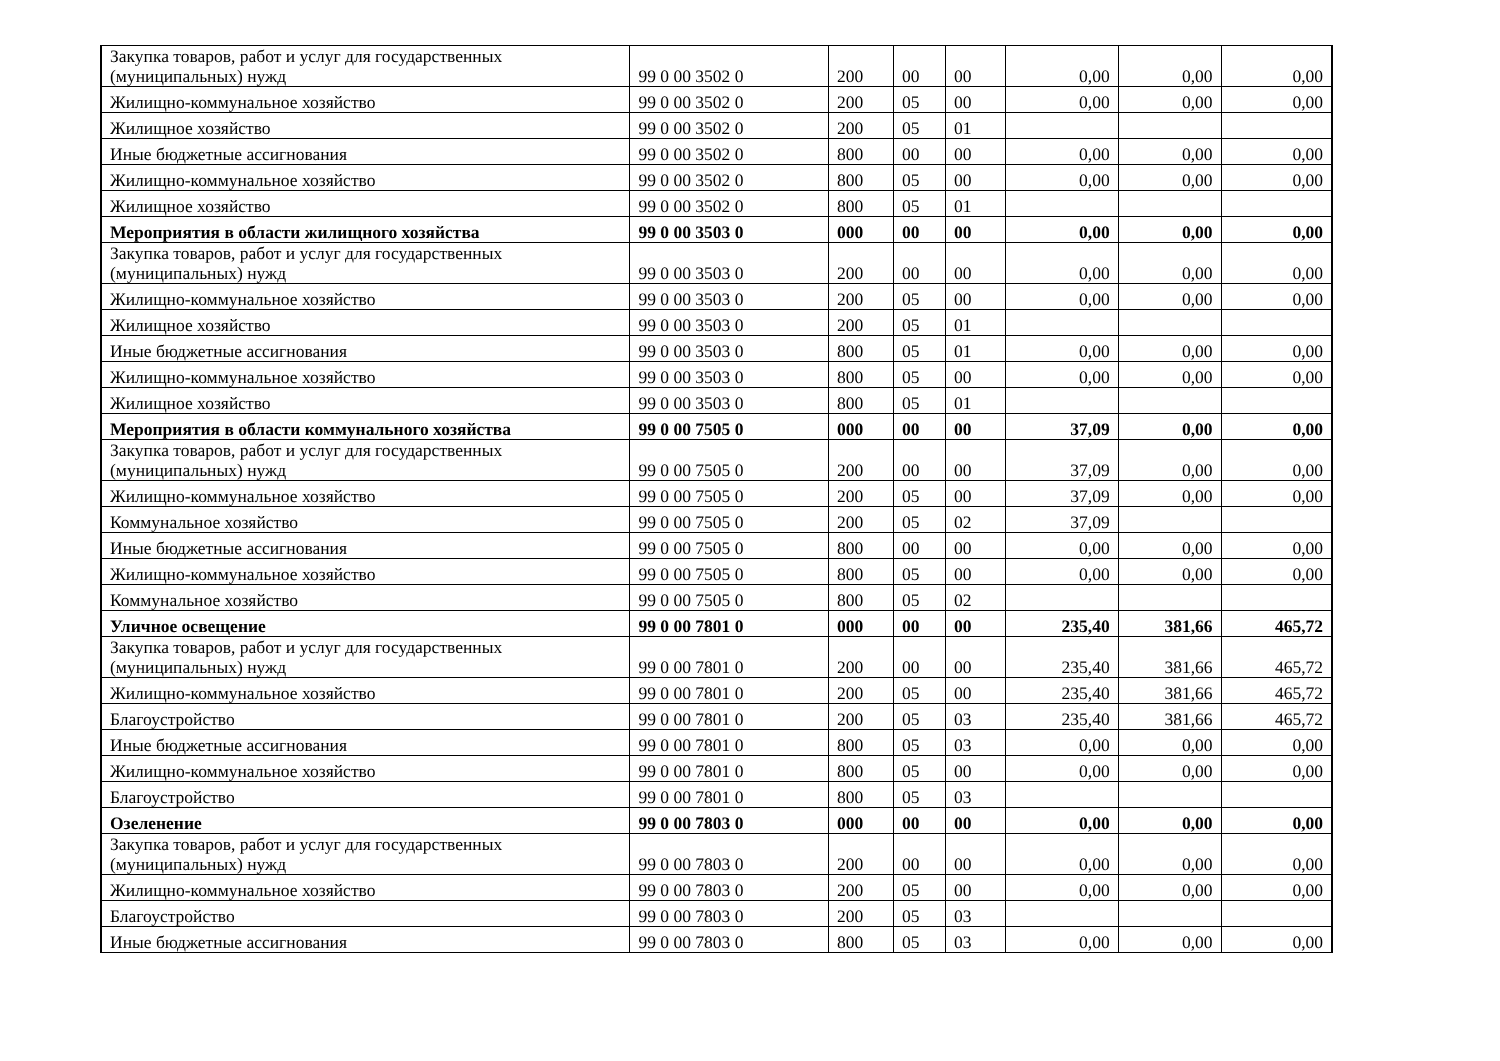| Закупка товаров, работ и услуг для государственных (муниципальных) нужд | 99 0 00 3502 0 | 200 | 00 | 00 | 0,00 | 0,00 | 0,00 |
| Жилищно-коммунальное хозяйство | 99 0 00 3502 0 | 200 | 05 | 00 | 0,00 | 0,00 | 0,00 |
| Жилищное хозяйство | 99 0 00 3502 0 | 200 | 05 | 01 | | | |
| Иные бюджетные ассигнования | 99 0 00 3502 0 | 800 | 00 | 00 | 0,00 | 0,00 | 0,00 |
| Жилищно-коммунальное хозяйство | 99 0 00 3502 0 | 800 | 05 | 00 | 0,00 | 0,00 | 0,00 |
| Жилищное хозяйство | 99 0 00 3502 0 | 800 | 05 | 01 | | | |
| Мероприятия в области жилищного хозяйства | 99 0 00 3503 0 | 000 | 00 | 00 | 0,00 | 0,00 | 0,00 |
| Закупка товаров, работ и услуг для государственных (муниципальных) нужд | 99 0 00 3503 0 | 200 | 00 | 00 | 0,00 | 0,00 | 0,00 |
| Жилищно-коммунальное хозяйство | 99 0 00 3503 0 | 200 | 05 | 00 | 0,00 | 0,00 | 0,00 |
| Жилищное хозяйство | 99 0 00 3503 0 | 200 | 05 | 01 | | | |
| Иные бюджетные ассигнования | 99 0 00 3503 0 | 800 | 05 | 01 | 0,00 | 0,00 | 0,00 |
| Жилищно-коммунальное хозяйство | 99 0 00 3503 0 | 800 | 05 | 00 | 0,00 | 0,00 | 0,00 |
| Жилищное хозяйство | 99 0 00 3503 0 | 800 | 05 | 01 | | | |
| Мероприятия в области коммунального хозяйства | 99 0 00 7505 0 | 000 | 00 | 00 | 37,09 | 0,00 | 0,00 |
| Закупка товаров, работ и услуг для государственных (муниципальных) нужд | 99 0 00 7505 0 | 200 | 00 | 00 | 37,09 | 0,00 | 0,00 |
| Жилищно-коммунальное хозяйство | 99 0 00 7505 0 | 200 | 05 | 00 | 37,09 | 0,00 | 0,00 |
| Коммунальное хозяйство | 99 0 00 7505 0 | 200 | 05 | 02 | 37,09 | | |
| Иные бюджетные ассигнования | 99 0 00 7505 0 | 800 | 00 | 00 | 0,00 | 0,00 | 0,00 |
| Жилищно-коммунальное хозяйство | 99 0 00 7505 0 | 800 | 05 | 00 | 0,00 | 0,00 | 0,00 |
| Коммунальное хозяйство | 99 0 00 7505 0 | 800 | 05 | 02 | | | |
| Уличное освещение | 99 0 00 7801 0 | 000 | 00 | 00 | 235,40 | 381,66 | 465,72 |
| Закупка товаров, работ и услуг для государственных (муниципальных) нужд | 99 0 00 7801 0 | 200 | 00 | 00 | 235,40 | 381,66 | 465,72 |
| Жилищно-коммунальное хозяйство | 99 0 00 7801 0 | 200 | 05 | 00 | 235,40 | 381,66 | 465,72 |
| Благоустройство | 99 0 00 7801 0 | 200 | 05 | 03 | 235,40 | 381,66 | 465,72 |
| Иные бюджетные ассигнования | 99 0 00 7801 0 | 800 | 05 | 03 | 0,00 | 0,00 | 0,00 |
| Жилищно-коммунальное хозяйство | 99 0 00 7801 0 | 800 | 05 | 00 | 0,00 | 0,00 | 0,00 |
| Благоустройство | 99 0 00 7801 0 | 800 | 05 | 03 | | | |
| Озеленение | 99 0 00 7803 0 | 000 | 00 | 00 | 0,00 | 0,00 | 0,00 |
| Закупка товаров, работ и услуг для государственных (муниципальных) нужд | 99 0 00 7803 0 | 200 | 00 | 00 | 0,00 | 0,00 | 0,00 |
| Жилищно-коммунальное хозяйство | 99 0 00 7803 0 | 200 | 05 | 00 | 0,00 | 0,00 | 0,00 |
| Благоустройство | 99 0 00 7803 0 | 200 | 05 | 03 | | | |
| Иные бюджетные ассигнования | 99 0 00 7803 0 | 800 | 05 | 03 | 0,00 | 0,00 | 0,00 |